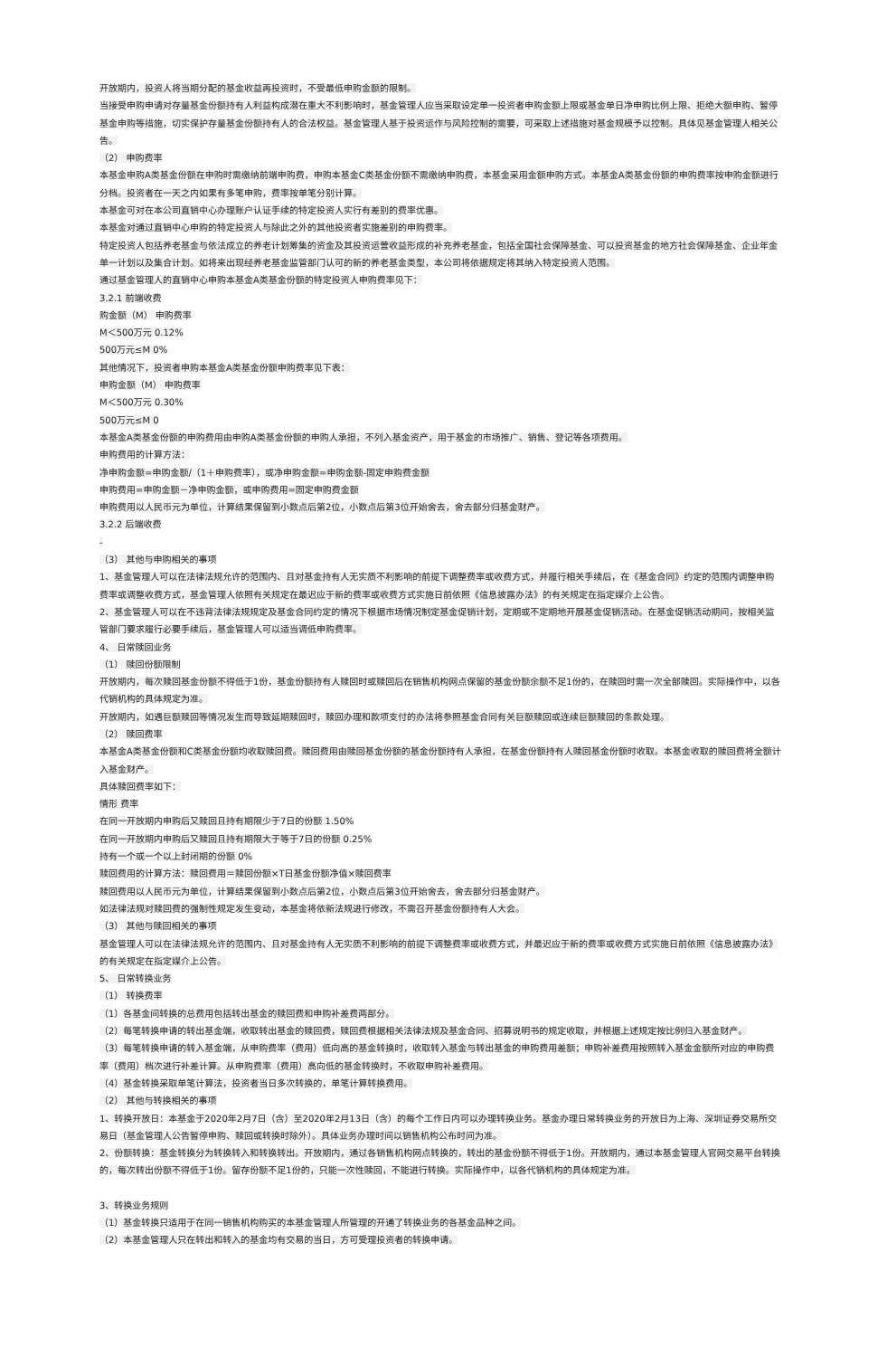开放期内，投资人将当期分配的基金收益再投资时，不受最低申购金额的限制。
当接受申购申请对存量基金份额持有人利益构成潜在重大不利影响时，基金管理人应当采取设定单一投资者申购金额上限或基金单日净申购比例上限、拒绝大额申购、暂停基金申购等措施，切实保护存量基金份额持有人的合法权益。基金管理人基于投资运作与风险控制的需要，可采取上述措施对基金规模予以控制。具体见基金管理人相关公告。
（2） 申购费率
本基金申购A类基金份额在申购时需缴纳前端申购费，申购本基金C类基金份额不需缴纳申购费，本基金采用金额申购方式。本基金A类基金份额的申购费率按申购金额进行分档。投资者在一天之内如果有多笔申购，费率按单笔分别计算。
本基金可对在本公司直销中心办理账户认证手续的特定投资人实行有差别的费率优惠。
本基金对通过直销中心申购的特定投资人与除此之外的其他投资者实施差别的申购费率。
特定投资人包括养老基金与依法成立的养老计划筹集的资金及其投资运营收益形成的补充养老基金，包括全国社会保障基金、可以投资基金的地方社会保障基金、企业年金单一计划以及集合计划。如将来出现经养老基金监管部门认可的新的养老基金类型，本公司将依据规定将其纳入特定投资人范围。
通过基金管理人的直销中心申购本基金A类基金份额的特定投资人申购费率见下：
3.2.1 前端收费
购金额（M） 申购费率
M＜500万元 0.12%
500万元≤M 0%
其他情况下，投资者申购本基金A类基金份额申购费率见下表：
申购金额（M） 申购费率
M＜500万元 0.30%
500万元≤M 0
本基金A类基金份额的申购费用由申购A类基金份额的申购人承担，不列入基金资产，用于基金的市场推广、销售、登记等各项费用。
申购费用的计算方法：
净申购金额=申购金额/（1＋申购费率），或净申购金额=申购金额-固定申购费金额
申购费用=申购金额－净申购金额，或申购费用=固定申购费金额
申购费用以人民币元为单位，计算结果保留到小数点后第2位，小数点后第3位开始舍去，舍去部分归基金财产。
3.2.2 后端收费
-
（3） 其他与申购相关的事项
1、基金管理人可以在法律法规允许的范围内、且对基金持有人无实质不利影响的前提下调整费率或收费方式，并履行相关手续后，在《基金合同》约定的范围内调整申购费率或调整收费方式，基金管理人依照有关规定在最迟应于新的费率或收费方式实施日前依照《信息披露办法》的有关规定在指定媒介上公告。
2、基金管理人可以在不违背法律法规规定及基金合同约定的情况下根据市场情况制定基金促销计划，定期或不定期地开展基金促销活动。在基金促销活动期间，按相关监管部门要求履行必要手续后，基金管理人可以适当调低申购费率。
4、 日常赎回业务
（1） 赎回份额限制
开放期内，每次赎回基金份额不得低于1份，基金份额持有人赎回时或赎回后在销售机构网点保留的基金份额余额不足1份的，在赎回时需一次全部赎回。实际操作中，以各代销机构的具体规定为准。
开放期内，如遇巨额赎回等情况发生而导致延期赎回时，赎回办理和款项支付的办法将参照基金合同有关巨额赎回或连续巨额赎回的条款处理。
（2） 赎回费率
本基金A类基金份额和C类基金份额均收取赎回费。赎回费用由赎回基金份额的基金份额持有人承担，在基金份额持有人赎回基金份额时收取。本基金收取的赎回费将全额计入基金财产。
具体赎回费率如下：
情形 费率
在同一开放期内申购后又赎回且持有期限少于7日的份额 1.50%
在同一开放期内申购后又赎回且持有期限大于等于7日的份额 0.25%
持有一个或一个以上封闭期的份额 0%
赎回费用的计算方法：赎回费用＝赎回份额×T日基金份额净值×赎回费率
赎回费用以人民币元为单位，计算结果保留到小数点后第2位，小数点后第3位开始舍去，舍去部分归基金财产。
如法律法规对赎回费的强制性规定发生变动，本基金将依新法规进行修改，不需召开基金份额持有人大会。
（3） 其他与赎回相关的事项
基金管理人可以在法律法规允许的范围内、且对基金持有人无实质不利影响的前提下调整费率或收费方式，并最迟应于新的费率或收费方式实施日前依照《信息披露办法》的有关规定在指定媒介上公告。
5、 日常转换业务
（1） 转换费率
（1）各基金间转换的总费用包括转出基金的赎回费和申购补差费两部分。
（2）每笔转换申请的转出基金端，收取转出基金的赎回费，赎回费根据相关法律法规及基金合同、招募说明书的规定收取，并根据上述规定按比例归入基金财产。
（3）每笔转换申请的转入基金端，从申购费率（费用）低向高的基金转换时，收取转入基金与转出基金的申购费用差额；申购补差费用按照转入基金金额所对应的申购费率（费用）档次进行补差计算。从申购费率（费用）高向低的基金转换时，不收取申购补差费用。
（4）基金转换采取单笔计算法，投资者当日多次转换的，单笔计算转换费用。
（2） 其他与转换相关的事项
1、转换开放日：本基金于2020年2月7日（含）至2020年2月13日（含）的每个工作日内可以办理转换业务。基金办理日常转换业务的开放日为上海、深圳证券交易所交易日（基金管理人公告暂停申购、赎回或转换时除外）。具体业务办理时间以销售机构公布时间为准。
2、份额转换：基金转换分为转换转入和转换转出。开放期内，通过各销售机构网点转换的，转出的基金份额不得低于1份。开放期内，通过本基金管理人官网交易平台转换的，每次转出份额不得低于1份。留存份额不足1份的，只能一次性赎回，不能进行转换。实际操作中，以各代销机构的具体规定为准。
3、转换业务规则
（1）基金转换只适用于在同一销售机构购买的本基金管理人所管理的开通了转换业务的各基金品种之间。
（2）本基金管理人只在转出和转入的基金均有交易的当日，方可受理投资者的转换申请。